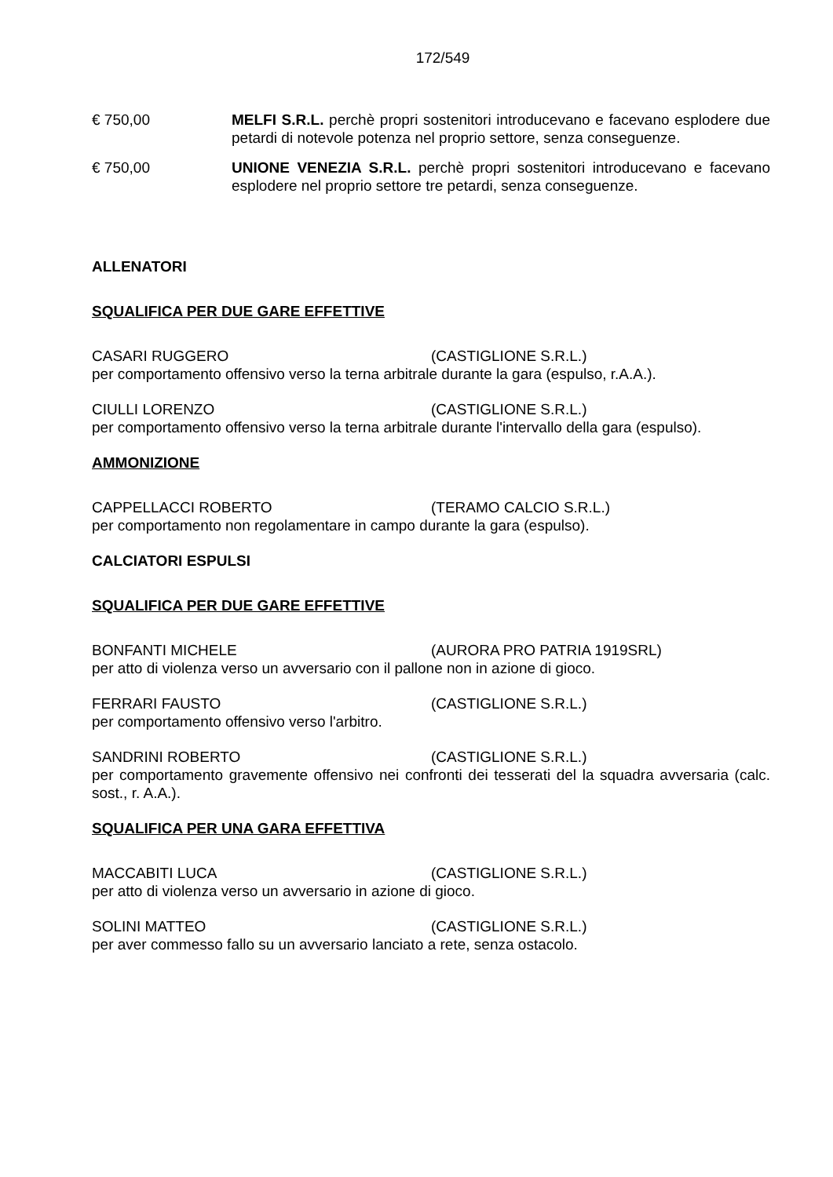172/549
€ 750,00 MELFI S.R.L. perchè propri sostenitori introducevano e facevano esplodere due petardi di notevole potenza nel proprio settore, senza conseguenze.
€ 750,00 UNIONE VENEZIA S.R.L. perchè propri sostenitori introducevano e facevano esplodere nel proprio settore tre petardi, senza conseguenze.
ALLENATORI
SQUALIFICA PER DUE GARE EFFETTIVE
CASARI RUGGERO (CASTIGLIONE S.R.L.)
per comportamento offensivo verso la terna arbitrale durante la gara (espulso, r.A.A.).
CIULLI LORENZO (CASTIGLIONE S.R.L.)
per comportamento offensivo verso la terna arbitrale durante l'intervallo della gara (espulso).
AMMONIZIONE
CAPPELLACCI ROBERTO (TERAMO CALCIO S.R.L.)
per comportamento non regolamentare in campo durante la gara (espulso).
CALCIATORI ESPULSI
SQUALIFICA PER DUE GARE EFFETTIVE
BONFANTI MICHELE (AURORA PRO PATRIA 1919SRL)
per atto di violenza verso un avversario con il pallone non in azione di gioco.
FERRARI FAUSTO (CASTIGLIONE S.R.L.)
per comportamento offensivo verso l'arbitro.
SANDRINI ROBERTO (CASTIGLIONE S.R.L.)
per comportamento gravemente offensivo nei confronti dei tesserati del la squadra avversaria (calc. sost., r. A.A.).
SQUALIFICA PER UNA GARA EFFETTIVA
MACCABITI LUCA (CASTIGLIONE S.R.L.)
per atto di violenza verso un avversario in azione di gioco.
SOLINI MATTEO (CASTIGLIONE S.R.L.)
per aver commesso fallo su un avversario lanciato a rete, senza ostacolo.